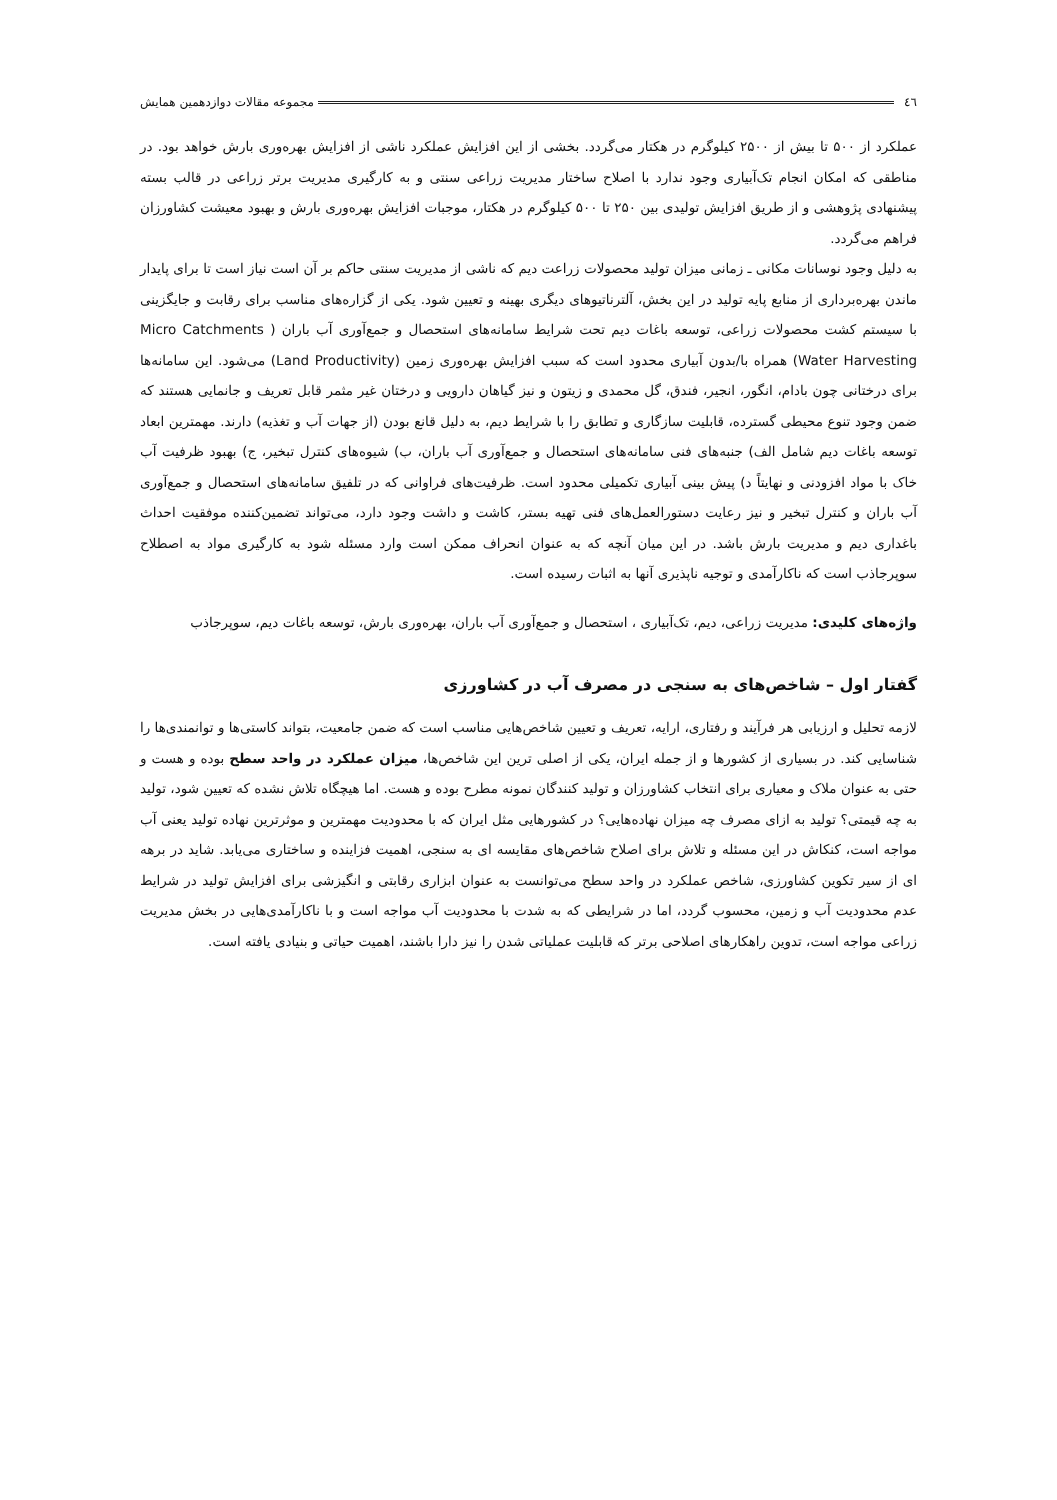٤٦ مجموعه مقالات دوازدهمین همایش
عملکرد از ۵۰۰ تا بیش از ۲۵۰۰ کیلوگرم در هکتار می‌گردد. بخشی از این افزایش عملکرد ناشی از افزایش بهره‌وری بارش خواهد بود. در مناطقی که امکان انجام تک‌آبیاری وجود ندارد با اصلاح ساختار مدیریت زراعی سنتی و به کارگیری مدیریت برتر زراعی در قالب بسته پیشنهادی پژوهشی و از طریق افزایش تولیدی بین ۲۵۰ تا ۵۰۰ کیلوگرم در هکتار، موجبات افزایش بهره‌وری بارش و بهبود معیشت کشاورزان فراهم می‌گردد.
به دلیل وجود نوسانات مکانی ـ زمانی میزان تولید محصولات زراعت دیم که ناشی از مدیریت سنتی حاکم بر آن است نیاز است تا برای پایدار ماندن بهره‌برداری از منابع پایه تولید در این بخش، آلترناتیوهای دیگری بهینه و تعیین شود. یکی از گزاره‌های مناسب برای رقابت و جایگزینی با سیستم کشت محصولات زراعی، توسعه باغات دیم تحت شرایط سامانه‌های استحصال و جمع‌آوری آب باران ( Micro Catchments Water Harvesting) همراه با/بدون آبیاری محدود است که سبب افزایش بهره‌وری زمین (Land Productivity) می‌شود. این سامانه‌ها برای درختانی چون بادام، انگور، انجیر، فندق، گل محمدی و زیتون و نیز گیاهان دارویی و درختان غیر مثمر قابل تعریف و جانمایی هستند که ضمن وجود تنوع محیطی گسترده، قابلیت سازگاری و تطابق را با شرایط دیم، به دلیل قانع بودن (از جهات آب و تغذیه) دارند. مهمترین ابعاد توسعه باغات دیم شامل الف) جنبه‌های فنی سامانه‌های استحصال و جمع‌آوری آب باران، ب) شیوه‌های کنترل تبخیر، ج) بهبود ظرفیت آب خاک با مواد افزودنی و نهایتاً د) پیش بینی آبیاری تکمیلی محدود است. ظرفیت‌های فراوانی که در تلفیق سامانه‌های استحصال و جمع‌آوری آب باران و کنترل تبخیر و نیز رعایت دستورالعمل‌های فنی تهیه بستر، کاشت و داشت وجود دارد، می‌تواند تضمین‌کننده موفقیت احداث باغداری دیم و مدیریت بارش باشد. در این میان آنچه که به عنوان انحراف ممکن است وارد مسئله شود به کارگیری مواد به اصطلاح سوپرجاذب است که ناکارآمدی و توجیه ناپذیری آنها به اثبات رسیده است.
واژه‌های کلیدی: مدیریت زراعی، دیم، تک‌آبیاری ، استحصال و جمع‌آوری آب باران، بهره‌وری بارش، توسعه باغات دیم، سوپرجاذب
گفتار اول – شاخص‌های به سنجی در مصرف آب در کشاورزی
لازمه تحلیل و ارزیابی هر فرآیند و رفتاری، ارایه، تعریف و تعیین شاخص‌هایی مناسب است که ضمن جامعیت، بتواند کاستی‌ها و توانمندی‌ها را شناسایی کند. در بسیاری از کشورها و از جمله ایران، یکی از اصلی ترین این شاخص‌ها، میزان عملکرد در واحد سطح بوده و هست و حتی به عنوان ملاک و معیاری برای انتخاب کشاورزان و تولید کنندگان نمونه مطرح بوده و هست. اما هیچگاه تلاش نشده که تعیین شود، تولید به چه قیمتی؟ تولید به ازای مصرف چه میزان نهاده‌هایی؟ در کشورهایی مثل ایران که با محدودیت مهمترین و موثرترین نهاده تولید یعنی آب مواجه است، کنکاش در این مسئله و تلاش برای اصلاح شاخص‌های مقایسه ای به سنجی، اهمیت فزاینده و ساختاری می‌یابد. شاید در برهه ای از سیر تکوین کشاورزی، شاخص عملکرد در واحد سطح می‌توانست به عنوان ابزاری رقابتی و انگیزشی برای افزایش تولید در شرایط عدم محدودیت آب و زمین، محسوب گردد، اما در شرایطی که به شدت با محدودیت آب مواجه است و با ناکارآمدی‌هایی در بخش مدیریت زراعی مواجه است، تدوین راهکارهای اصلاحی برتر که قابلیت عملیاتی شدن را نیز دارا باشند، اهمیت حیاتی و بنیادی یافته است.